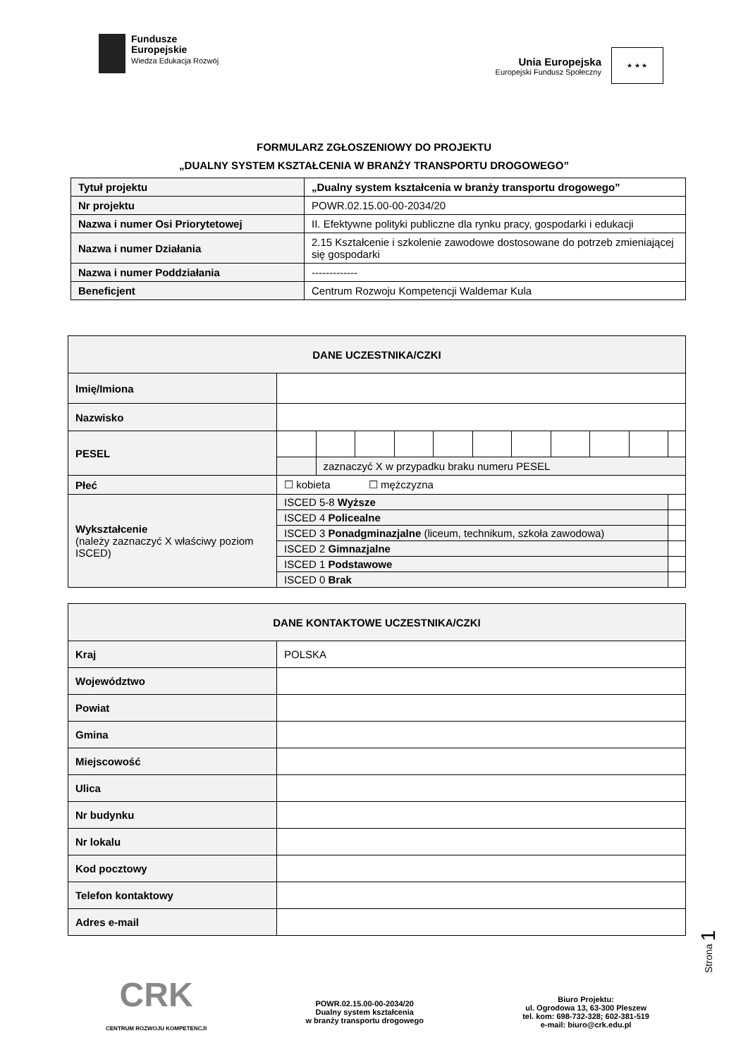Fundusze
Europejskie
Wiedza Edukacja Rozwój
Unia Europejska
Europejski Fundusz Społeczny
★ ★ ★
FORMULARZ ZGŁOSZENIOWY DO PROJEKTU
„DUALNY SYSTEM KSZTAŁCENIA W BRANŻY TRANSPORTU DROGOWEGO”
| Tytuł projektu | „Dualny system kształcenia w branży transportu drogowego” |
| Nr projektu | POWR.02.15.00-00-2034/20 |
| Nazwa i numer Osi Priorytetowej | II. Efektywne polityki publiczne dla rynku pracy, gospodarki i edukacji |
| Nazwa i numer Działania | 2.15 Kształcenie i szkolenie zawodowe dostosowane do potrzeb zmieniającej się gospodarki |
| Nazwa i numer Poddziałania | ------------- |
| Beneficjent | Centrum Rozwoju Kompetencji Waldemar Kula |
| DANE UCZESTNIKA/CZKI | | | | | | | | | | | | |
| Imię/Imiona | | | | | | | | | | | | |
| Nazwisko | | | | | | | | | | | | |
| PESEL | | | | | | | | | | | | |
| | | zaznaczyć X w przypadku braku numeru PESEL | | | | | | | | | | |
| Płeć | ☐ kobieta ☐ mężczyzna | | | | | | | | | | | |
| Wykształcenie (należy zaznaczyć X właściwy poziom ISCED) | ISCED 5-8 Wyższe | | | | | | | | | | | |
| | ISCED 4 Policealne | | | | | | | | | | | |
| | ISCED 3 Ponadgminazjalne (liceum, technikum, szkoła zawodowa) | | | | | | | | | | | |
| | ISCED 2 Gimnazjalne | | | | | | | | | | | |
| | ISCED 1 Podstawowe | | | | | | | | | | | |
| | ISCED 0 Brak | | | | | | | | | | | |
| DANE KONTAKTOWE UCZESTNIKA/CZKI | |
| Kraj | POLSKA |
| Województwo | |
| Powiat | |
| Gmina | |
| Miejscowość | |
| Ulica | |
| Nr budynku | |
| Nr lokalu | |
| Kod pocztowy | |
| Telefon kontaktowy | |
| Adres e-mail | |
Strona 1
CRK
CENTRUM ROZWOJU KOMPETENCJI
POWR.02.15.00-00-2034/20
Dualny system kształcenia
w branży transportu drogowego
Biuro Projektu:
ul. Ogrodowa 13, 63-300 Pleszew
tel. kom: 698-732-328; 602-381-519
e-mail: biuro@crk.edu.pl